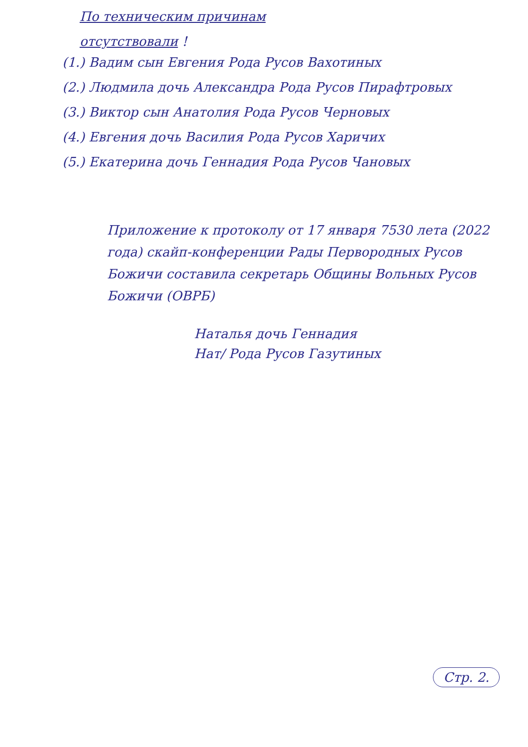По техническим причинам
отсутствовали !
(1.) Вадим сын Евгения Рода Русов Вахотиных
(2.) Людмила дочь Александра Рода Русов Пирафтровых
(3.) Виктор сын Анатолия Рода Русов Черновых
(4.) Евгения дочь Василия Рода Русов Харичих
(5.) Екатерина дочь Геннадия Рода Русов Чановых
Приложение к протоколу от 17 января 7530 лета (2022 года) скайп-конференции Рады Первородных Русов Божичи составила секретарь Общины Вольных Русов Божичи (ОВРБ)
Наталья дочь Геннадия
Нат/ Рода Русов Газутиных
Стр. 2.